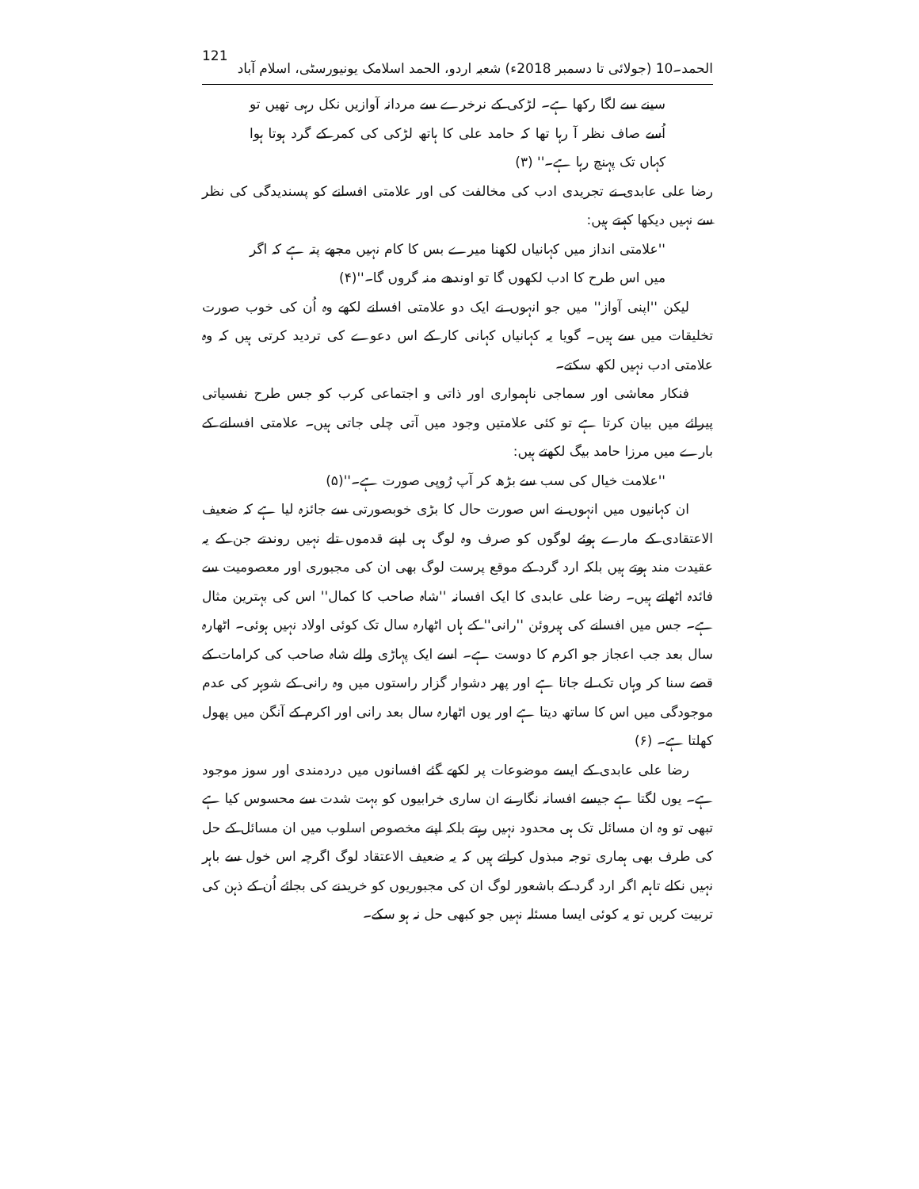الحمد۔10 (جولائی تا دسمبر 2018ء) شعبہ اردو، الحمد اسلامک یونیورسٹی، اسلام آباد 121
سینے سے لگا رکھا ہے۔ لڑکی کے نرخرے سے مردانہ آوازیں نکل رہی تھیں تو اُسے صاف نظر آ رہا تھا کہ حامد علی کا ہاتھ لڑکی کی کمر کے گرد ہوتا ہوا کہاں تک پہنچ رہا ہے۔'' (۳)
رضا علی عابدی نے تجریدی ادب کی مخالفت کی اور علامتی افسانے کو پسندیدگی کی نظر سے نہیں دیکھا کہتے ہیں:
''علامتی انداز میں کہانیاں لکھنا میرے بس کا کام نہیں مجھے پتہ ہے کہ اگر میں اس طرح کا ادب لکھوں گا تو اوندھے منہ گروں گا۔''(۴)
لیکن ''اپنی آواز'' میں جو انہوں نے ایک دو علامتی افسانے لکھے وہ اُن کی خوب صورت تخلیقات میں سے ہیں۔ گویا یہ کہانیاں کہانی کار کے اس دعوے کی تردید کرتی ہیں کہ وہ علامتی ادب نہیں لکھ سکتے۔
فنکار معاشی اور سماجی ناہمواری اور ذاتی و اجتماعی کرب کو جس طرح نفسیاتی پیرائے میں بیان کرتا ہے تو کئی علامتیں وجود میں آتی چلی جاتی ہیں۔ علامتی افسانے کے بارے میں مرزا حامد بیگ لکھتے ہیں:
''علامت خیال کی سب سے بڑھ کر آپ رُوپی صورت ہے۔''(۵)
ان کہانیوں میں انہوں نے اس صورت حال کا بڑی خوبصورتی سے جائزہ لیا ہے کہ ضعیف الاعتقادی کے مارے ہوئے لوگوں کو صرف وہ لوگ ہی اپنے قدموں تلے نہیں روندتے جن کے یہ عقیدت مند ہوتے ہیں بلکہ ارد گرد کے موقع پرست لوگ بھی ان کی مجبوری اور معصومیت سے فائدہ اٹھاتے ہیں۔ رضا علی عابدی کا ایک افسانہ ''شاہ صاحب کا کمال'' اس کی بہترین مثال ہے۔ جس میں افسانے کی ہیروئن ''رانی'' کے ہاں اٹھارہ سال تک کوئی اولاد نہیں ہوئی۔ اٹھارہ سال بعد جب اعجاز جو اکرم کا دوست ہے۔ اسے ایک پہاڑی والے شاہ صاحب کی کرامات کے قصے سنا کر وہاں تک لے جاتا ہے اور پھر دشوار گزار راستوں میں وہ رانی کے شوہر کی عدم موجودگی میں اس کا ساتھ دیتا ہے اور یوں اٹھارہ سال بعد رانی اور اکرم کے آنگن میں پھول کھلتا ہے۔ (۶)
رضا علی عابدی کے ایسے موضوعات پر لکھے گئے افسانوں میں دردمندی اور سوز موجود ہے۔ یوں لگتا ہے جیسے افسانہ نگار نے ان ساری خرابیوں کو بہت شدت سے محسوس کیا ہے تبھی تو وہ ان مسائل تک ہی محدود نہیں رہتے بلکہ اپنے مخصوص اسلوب میں ان مسائل کے حل کی طرف بھی ہماری توجہ مبذول کراتے ہیں کہ یہ ضعیف الاعتقاد لوگ اگرچہ اس خول سے باہر نہیں نکلے تاہم اگر ارد گرد کے باشعور لوگ ان کی مجبوریوں کو خریدنے کی بجائے اُن کے ذہن کی تربیت کریں تو یہ کوئی ایسا مسئلہ نہیں جو کبھی حل نہ ہو سکے۔